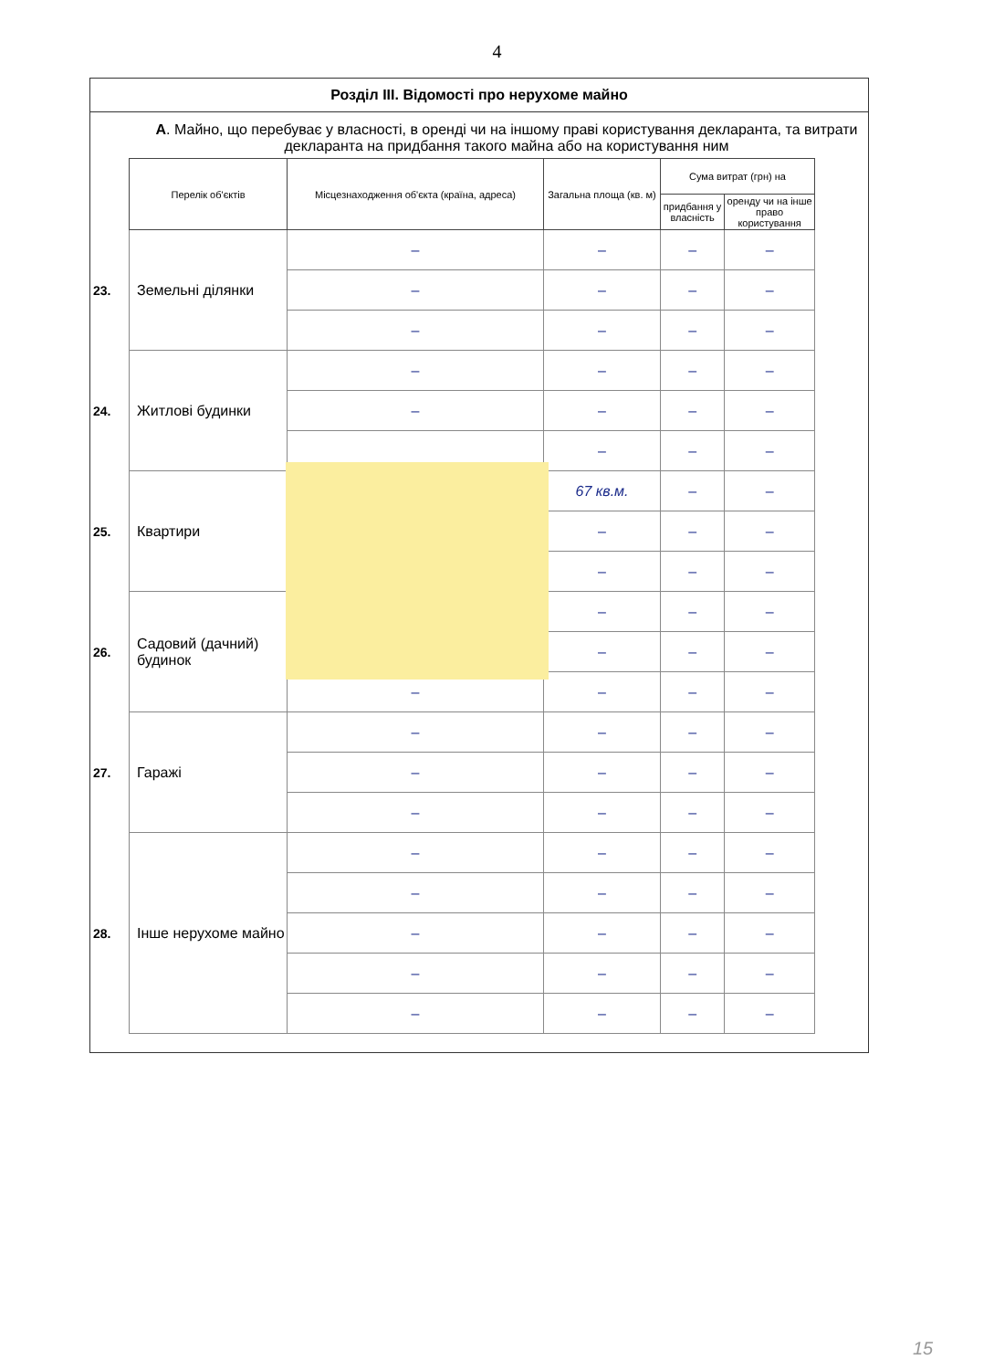4
Розділ III. Відомості про нерухоме майно
А. Майно, що перебуває у власності, в оренді чи на іншому праві користування декларанта, та витрати декларанта на придбання такого майна або на користування ним
| | Перелік об'єктів | Місцезнаходження об'єкта (країна, адреса) | Загальна площа (кв. м) | Сума витрат (грн) на | |
| --- | --- | --- | --- | --- | --- |
| | | | | придбання у власність | оренду чи на інше право користування |
| 23. | Земельні ділянки | – | – | – | – |
| | | – | – | – | – |
| | | – | – | – | – |
| 24. | Житлові будинки | – | – | – | – |
| | | – | – | – | – |
| | | | – | – | – |
| 25. | Квартири | | 67 кв.м. | – | – |
| | | | – | – | – |
| | | | – | – | – |
| 26. | Садовий (дачний) будинок | | – | – | – |
| | | – | – | – | – |
| | | – | – | – | – |
| 27. | Гаражі | – | – | – | – |
| | | – | – | – | – |
| | | – | – | – | – |
| 28. | Інше нерухоме майно | – | – | – | – |
| | | – | – | – | – |
| | | – | – | – | – |
| | | – | – | – | – |
| | | – | – | – | – |
15